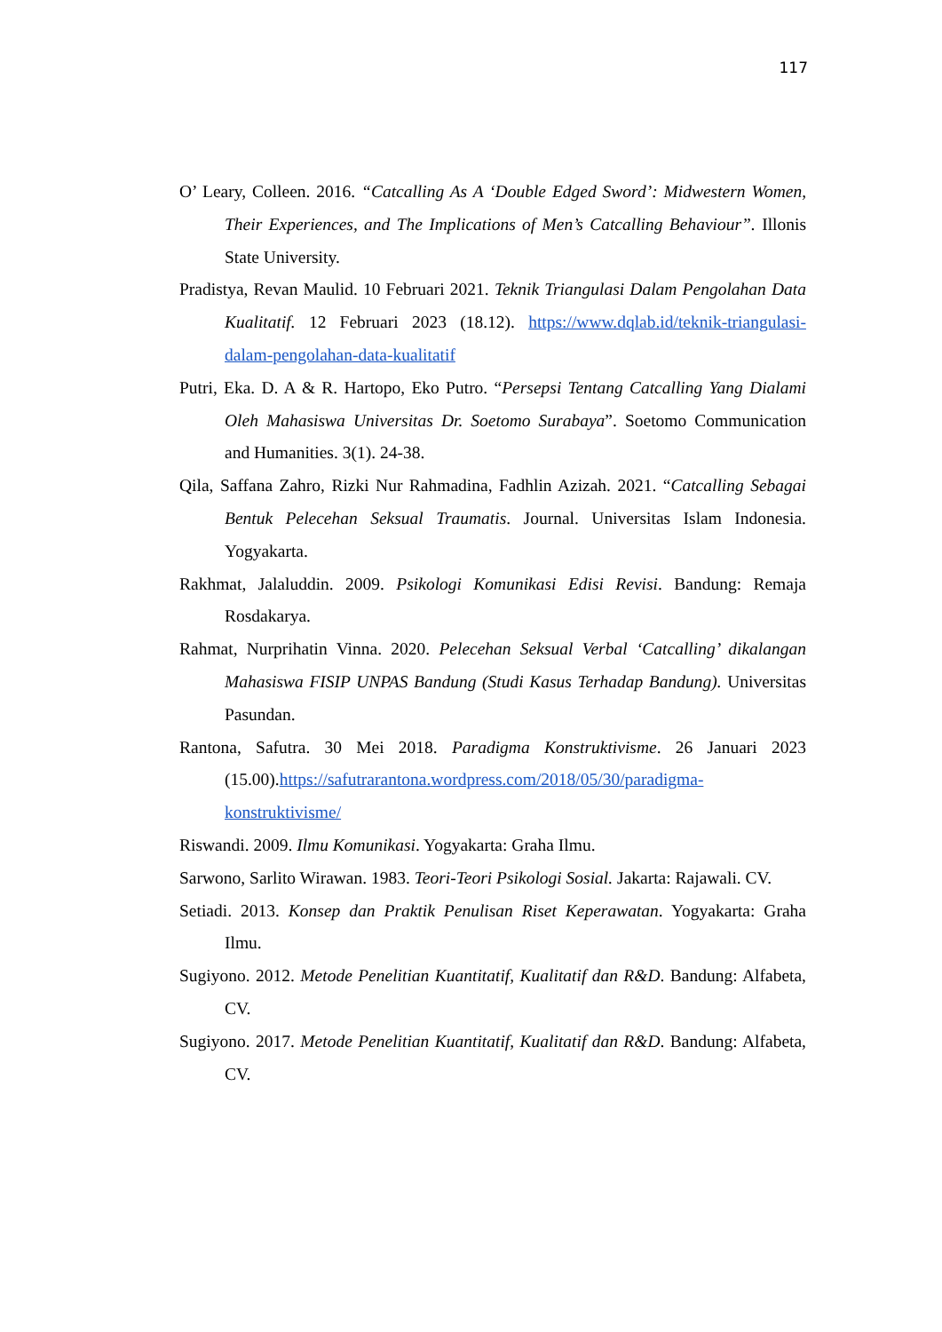117
O’ Leary, Colleen. 2016. “Catcalling As A ‘Double Edged Sword’: Midwestern Women, Their Experiences, and The Implications of Men’s Catcalling Behaviour”. Illonis State University.
Pradistya, Revan Maulid. 10 Februari 2021. Teknik Triangulasi Dalam Pengolahan Data Kualitatif. 12 Februari 2023 (18.12). https://www.dqlab.id/teknik-triangulasi-dalam-pengolahan-data-kualitatif
Putri, Eka. D. A & R. Hartopo, Eko Putro. “Persepsi Tentang Catcalling Yang Dialami Oleh Mahasiswa Universitas Dr. Soetomo Surabaya”. Soetomo Communication and Humanities. 3(1). 24-38.
Qila, Saffana Zahro, Rizki Nur Rahmadina, Fadhlin Azizah. 2021. “Catcalling Sebagai Bentuk Pelecehan Seksual Traumatis. Journal. Universitas Islam Indonesia. Yogyakarta.
Rakhmat, Jalaluddin. 2009. Psikologi Komunikasi Edisi Revisi. Bandung: Remaja Rosdakarya.
Rahmat, Nurprihatin Vinna. 2020. Pelecehan Seksual Verbal ‘Catcalling’ dikalangan Mahasiswa FISIP UNPAS Bandung (Studi Kasus Terhadap Bandung). Universitas Pasundan.
Rantona, Safutra. 30 Mei 2018. Paradigma Konstruktivisme. 26 Januari 2023 (15.00).https://safutrarantona.wordpress.com/2018/05/30/paradigma-konstruktivisme/
Riswandi. 2009. Ilmu Komunikasi. Yogyakarta: Graha Ilmu.
Sarwono, Sarlito Wirawan. 1983. Teori-Teori Psikologi Sosial. Jakarta: Rajawali. CV.
Setiadi. 2013. Konsep dan Praktik Penulisan Riset Keperawatan. Yogyakarta: Graha Ilmu.
Sugiyono. 2012. Metode Penelitian Kuantitatif, Kualitatif dan R&D. Bandung: Alfabeta, CV.
Sugiyono. 2017. Metode Penelitian Kuantitatif, Kualitatif dan R&D. Bandung: Alfabeta, CV.